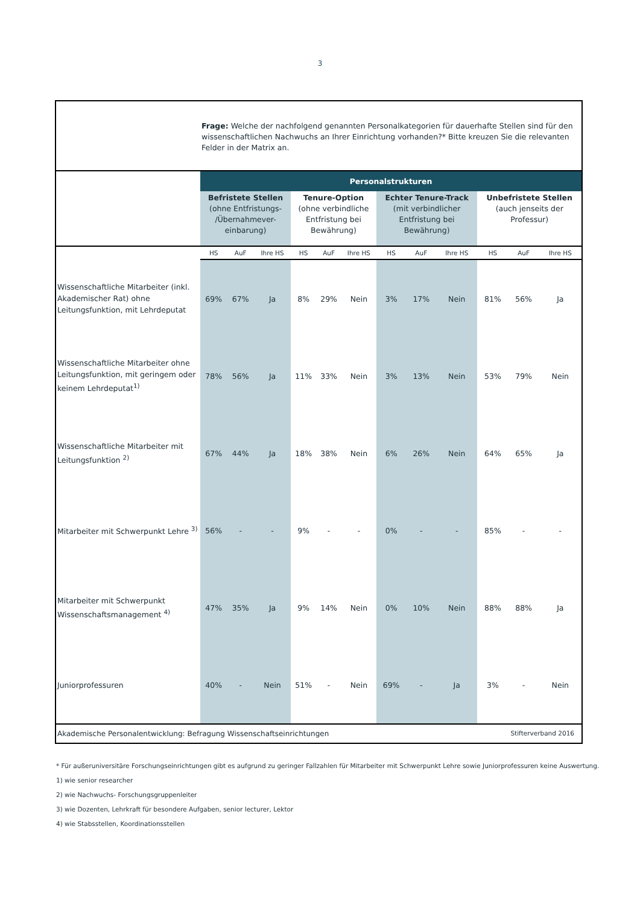3
Frage: Welche der nachfolgend genannten Personalkategorien für dauerhafte Stellen sind für den wissenschaftlichen Nachwuchs an Ihrer Einrichtung vorhanden?* Bitte kreuzen Sie die relevanten Felder in der Matrix an.
| | Personalstrukturen | | | | | | | | | | | |
| | Befristete Stellen (ohne Entfristungs- /Übernahmever- einbarung) | | | Tenure-Option (ohne verbindliche Entfristung bei Bewährung) | | | Echter Tenure-Track (mit verbindlicher Entfristung bei Bewährung) | | | Unbefristete Stellen (auch jenseits der Professur) | | |
| | HS | AuF | Ihre HS | HS | AuF | Ihre HS | HS | AuF | Ihre HS | HS | AuF | Ihre HS |
| Wissenschaftliche Mitarbeiter (inkl. Akademischer Rat) ohne Leitungsfunktion, mit Lehrdeputat | 69% | 67% | Ja | 8% | 29% | Nein | 3% | 17% | Nein | 81% | 56% | Ja |
| Wissenschaftliche Mitarbeiter ohne Leitungsfunktion, mit geringem oder keinem Lehrdeputat<sup>1)</sup> | 78% | 56% | Ja | 11% | 33% | Nein | 3% | 13% | Nein | 53% | 79% | Nein |
| Wissenschaftliche Mitarbeiter mit Leitungsfunktion <sup>2)</sup> | 67% | 44% | Ja | 18% | 38% | Nein | 6% | 26% | Nein | 64% | 65% | Ja |
| Mitarbeiter mit Schwerpunkt Lehre <sup>3)</sup> | 56% | - | - | 9% | - | - | 0% | - | - | 85% | - | - |
| Mitarbeiter mit Schwerpunkt Wissenschaftsmanagement <sup>4)</sup> | 47% | 35% | Ja | 9% | 14% | Nein | 0% | 10% | Nein | 88% | 88% | Ja |
| Juniorprofessuren | 40% | - | Nein | 51% | - | Nein | 69% | - | Ja | 3% | - | Nein |
Akademische Personalentwicklung: Befragung Wissenschaftseinrichtungen Stifterverband 2016
* Für außeruniversitäre Forschungseinrichtungen gibt es aufgrund zu geringer Fallzahlen für Mitarbeiter mit Schwerpunkt Lehre sowie Juniorprofessuren keine Auswertung.
1) wie senior researcher
2) wie Nachwuchs- Forschungsgruppenleiter
3) wie Dozenten, Lehrkraft für besondere Aufgaben, senior lecturer, Lektor
4) wie Stabsstellen, Koordinationsstellen